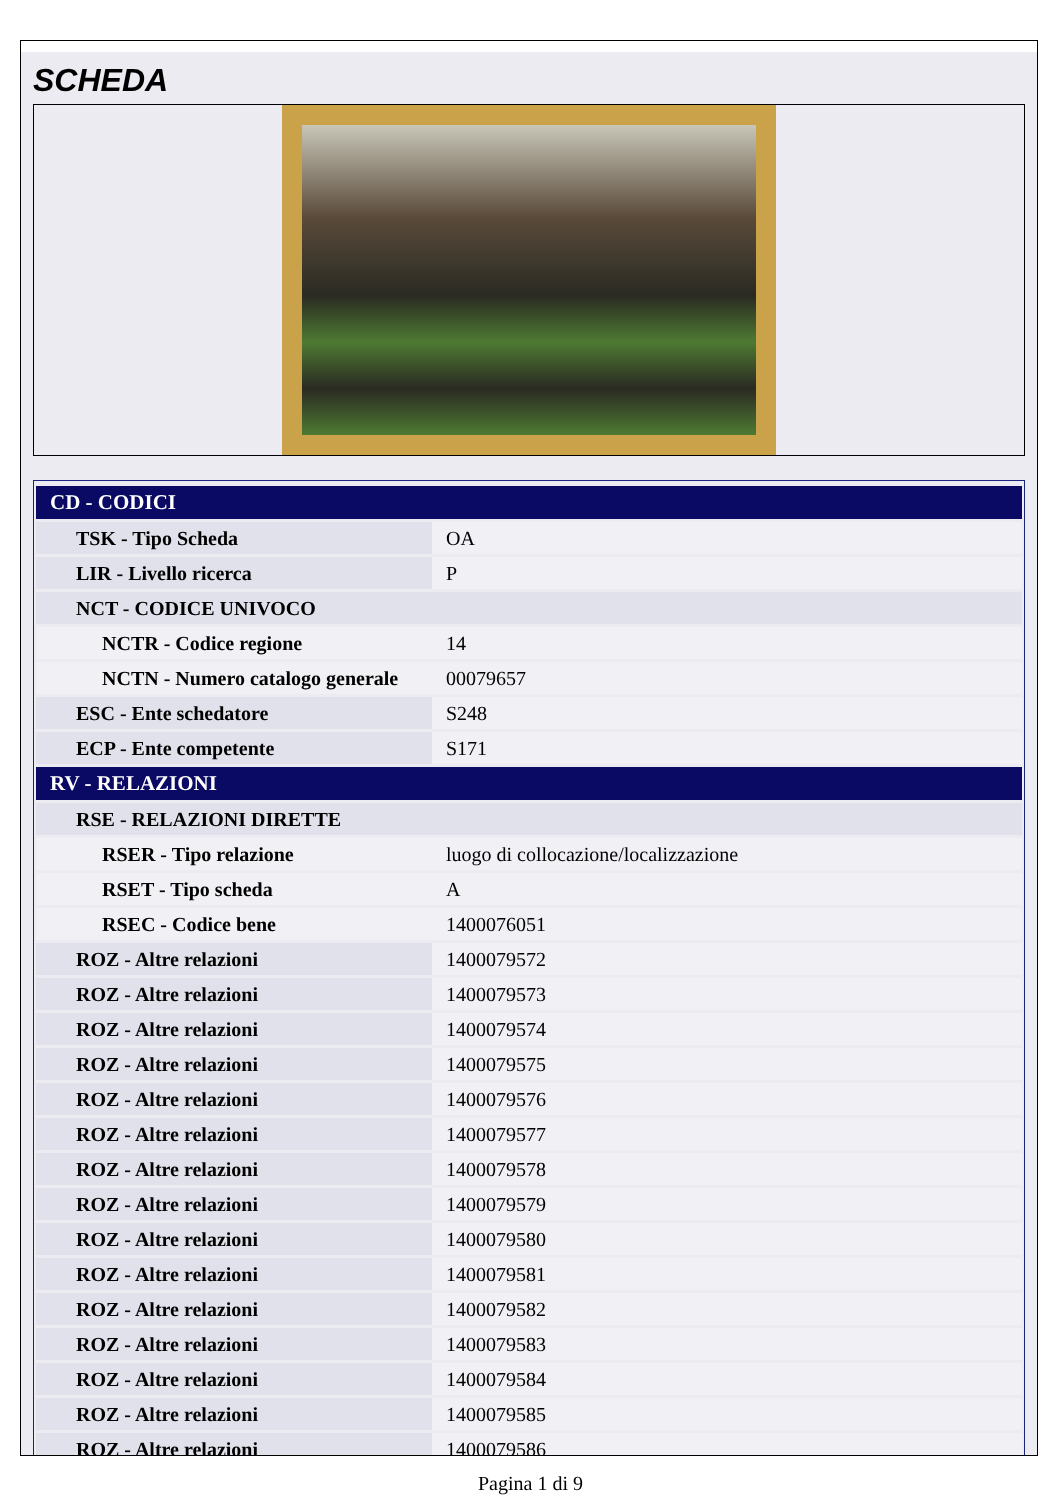SCHEDA
| CD - CODICI | |
| --- | --- |
| TSK - Tipo Scheda | OA |
| LIR - Livello ricerca | P |
| NCT - CODICE UNIVOCO | |
| NCTR - Codice regione | 14 |
| NCTN - Numero catalogo generale | 00079657 |
| ESC - Ente schedatore | S248 |
| ECP - Ente competente | S171 |
| RV - RELAZIONI | |
| RSE - RELAZIONI DIRETTE | |
| RSER - Tipo relazione | luogo di collocazione/localizzazione |
| RSET - Tipo scheda | A |
| RSEC - Codice bene | 1400076051 |
| ROZ - Altre relazioni | 1400079572 |
| ROZ - Altre relazioni | 1400079573 |
| ROZ - Altre relazioni | 1400079574 |
| ROZ - Altre relazioni | 1400079575 |
| ROZ - Altre relazioni | 1400079576 |
| ROZ - Altre relazioni | 1400079577 |
| ROZ - Altre relazioni | 1400079578 |
| ROZ - Altre relazioni | 1400079579 |
| ROZ - Altre relazioni | 1400079580 |
| ROZ - Altre relazioni | 1400079581 |
| ROZ - Altre relazioni | 1400079582 |
| ROZ - Altre relazioni | 1400079583 |
| ROZ - Altre relazioni | 1400079584 |
| ROZ - Altre relazioni | 1400079585 |
| ROZ - Altre relazioni | 1400079586 |
Pagina 1 di 9